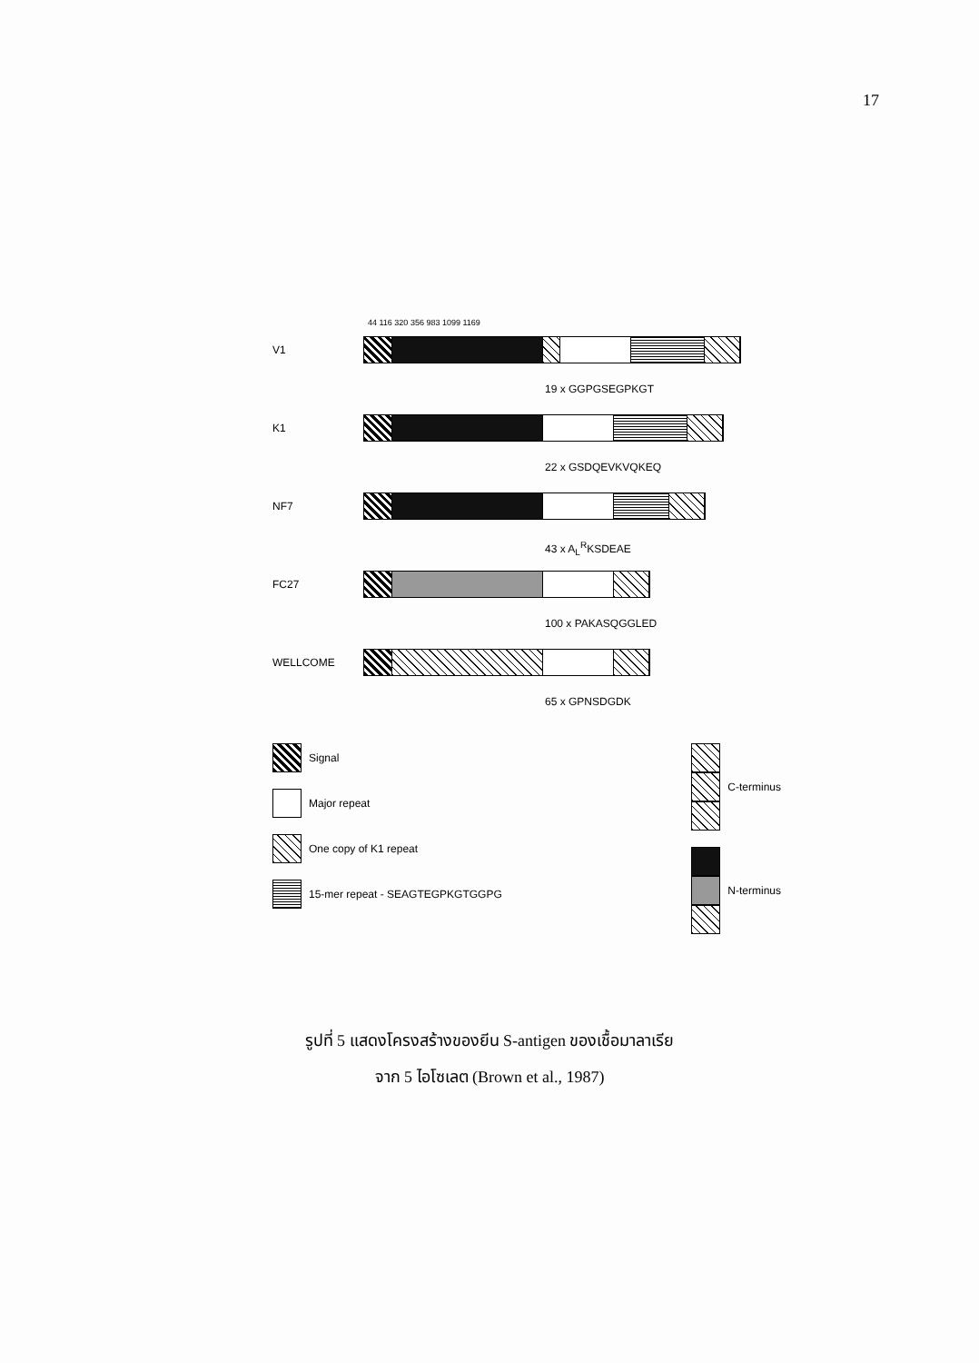17
44 116 320 356 983 1099 1169
V1
19 x GGPGSEGPKGT
K1
22 x GSDQEVKVQKEQ
NF7
43 x A<sub>L</sub><sup>R</sup>KSDEAE
FC27
100 x PAKASQGGLED
WELLCOME
65 x GPNSDGDK
Signal
Major repeat
One copy of K1 repeat
15-mer repeat - SEAGTEGPKGTGGPG
C-terminus
N-terminus
รูปที่ 5 แสดงโครงสร้างของยีน S-antigen ของเชื้อมาลาเรีย
จาก 5 ไอโซเลต (Brown et al., 1987)